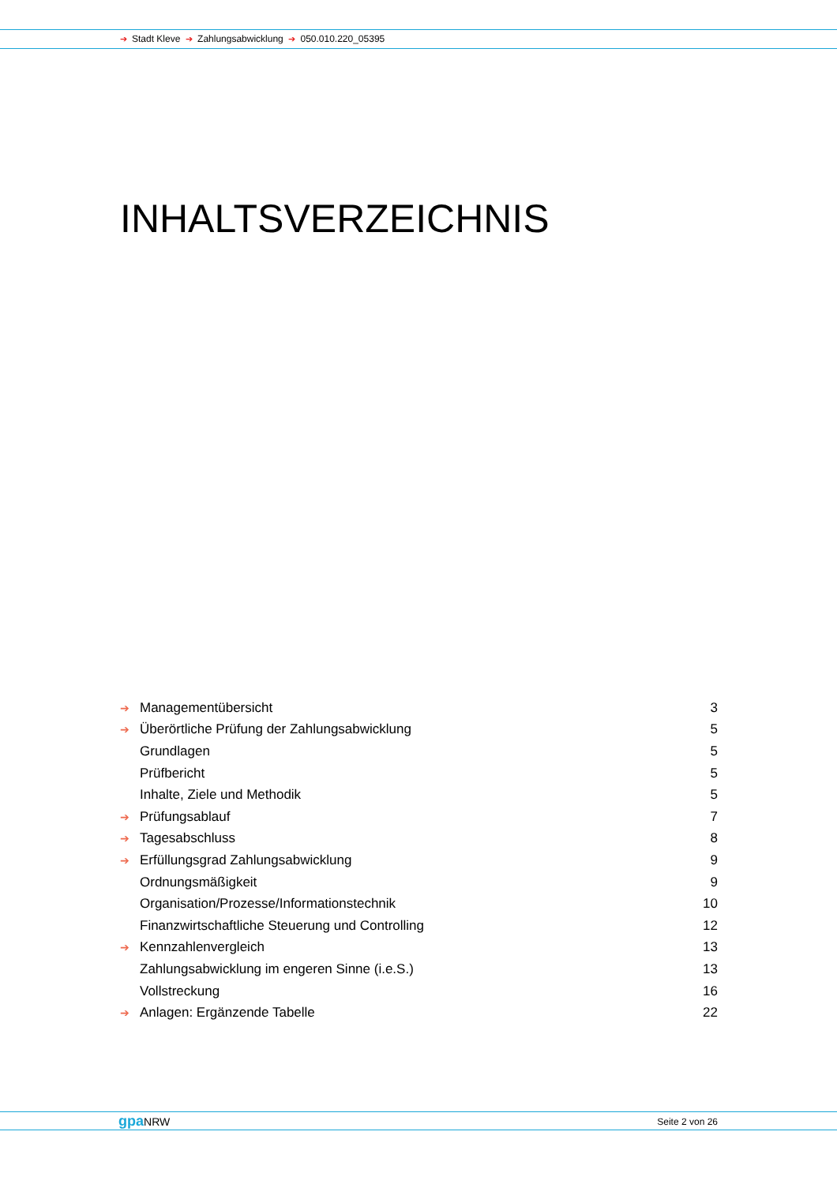➔ Stadt Kleve ➔ Zahlungsabwicklung ➔ 050.010.220_05395
INHALTSVERZEICHNIS
➔ Managementübersicht 3
➔ Überörtliche Prüfung der Zahlungsabwicklung 5
Grundlagen 5
Prüfbericht 5
Inhalte, Ziele und Methodik 5
➔ Prüfungsablauf 7
➔ Tagesabschluss 8
➔ Erfüllungsgrad Zahlungsabwicklung 9
Ordnungsmäßigkeit 9
Organisation/Prozesse/Informationstechnik 10
Finanzwirtschaftliche Steuerung und Controlling 12
➔ Kennzahlenvergleich 13
Zahlungsabwicklung im engeren Sinne (i.e.S.) 13
Vollstreckung 16
➔ Anlagen: Ergänzende Tabelle 22
gpa NRW Seite 2 von 26